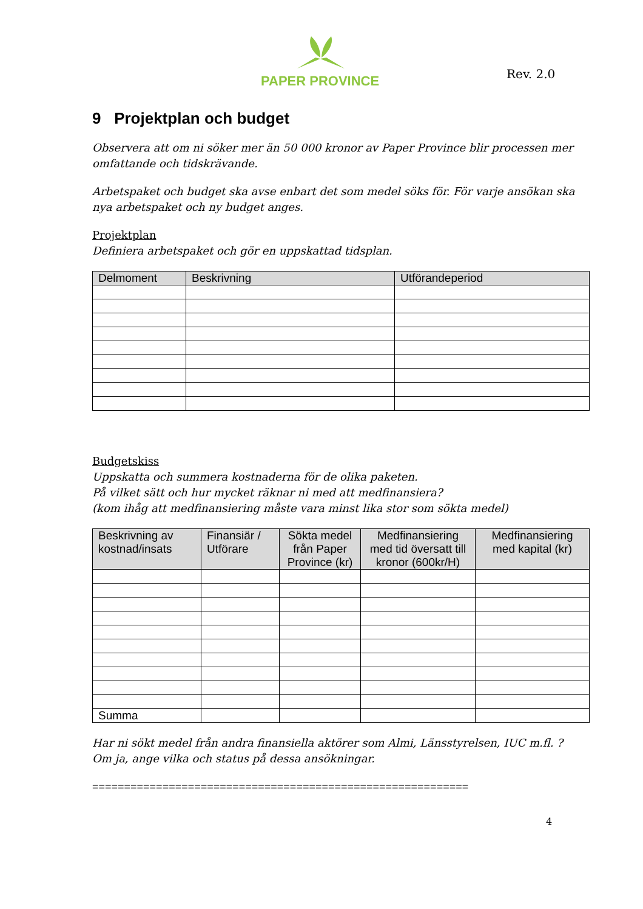PAPER PROVINCE
Rev. 2.0
9 Projektplan och budget
Observera att om ni söker mer än 50 000 kronor av Paper Province blir processen mer omfattande och tidskrävande.
Arbetspaket och budget ska avse enbart det som medel söks för. För varje ansökan ska nya arbetspaket och ny budget anges.
Projektplan
Definiera arbetspaket och gör en uppskattad tidsplan.
| Delmoment | Beskrivning | Utförandeperiod |
| --- | --- | --- |
Budgetskiss
Uppskatta och summera kostnaderna för de olika paketen.
På vilket sätt och hur mycket räknar ni med att medfinansiera?
(kom ihåg att medfinansiering måste vara minst lika stor som sökta medel)
| Beskrivning av kostnad/insats | Finansiär / Utförare | Sökta medel från Paper Province (kr) | Medfinansiering med tid översatt till kronor (600kr/H) | Medfinansiering med kapital (kr) |
| --- | --- | --- | --- | --- |
| Summa | | | | |
Har ni sökt medel från andra finansiella aktörer som Almi, Länsstyrelsen, IUC m.fl. ?
Om ja, ange vilka och status på dessa ansökningar.
===========================================================
4